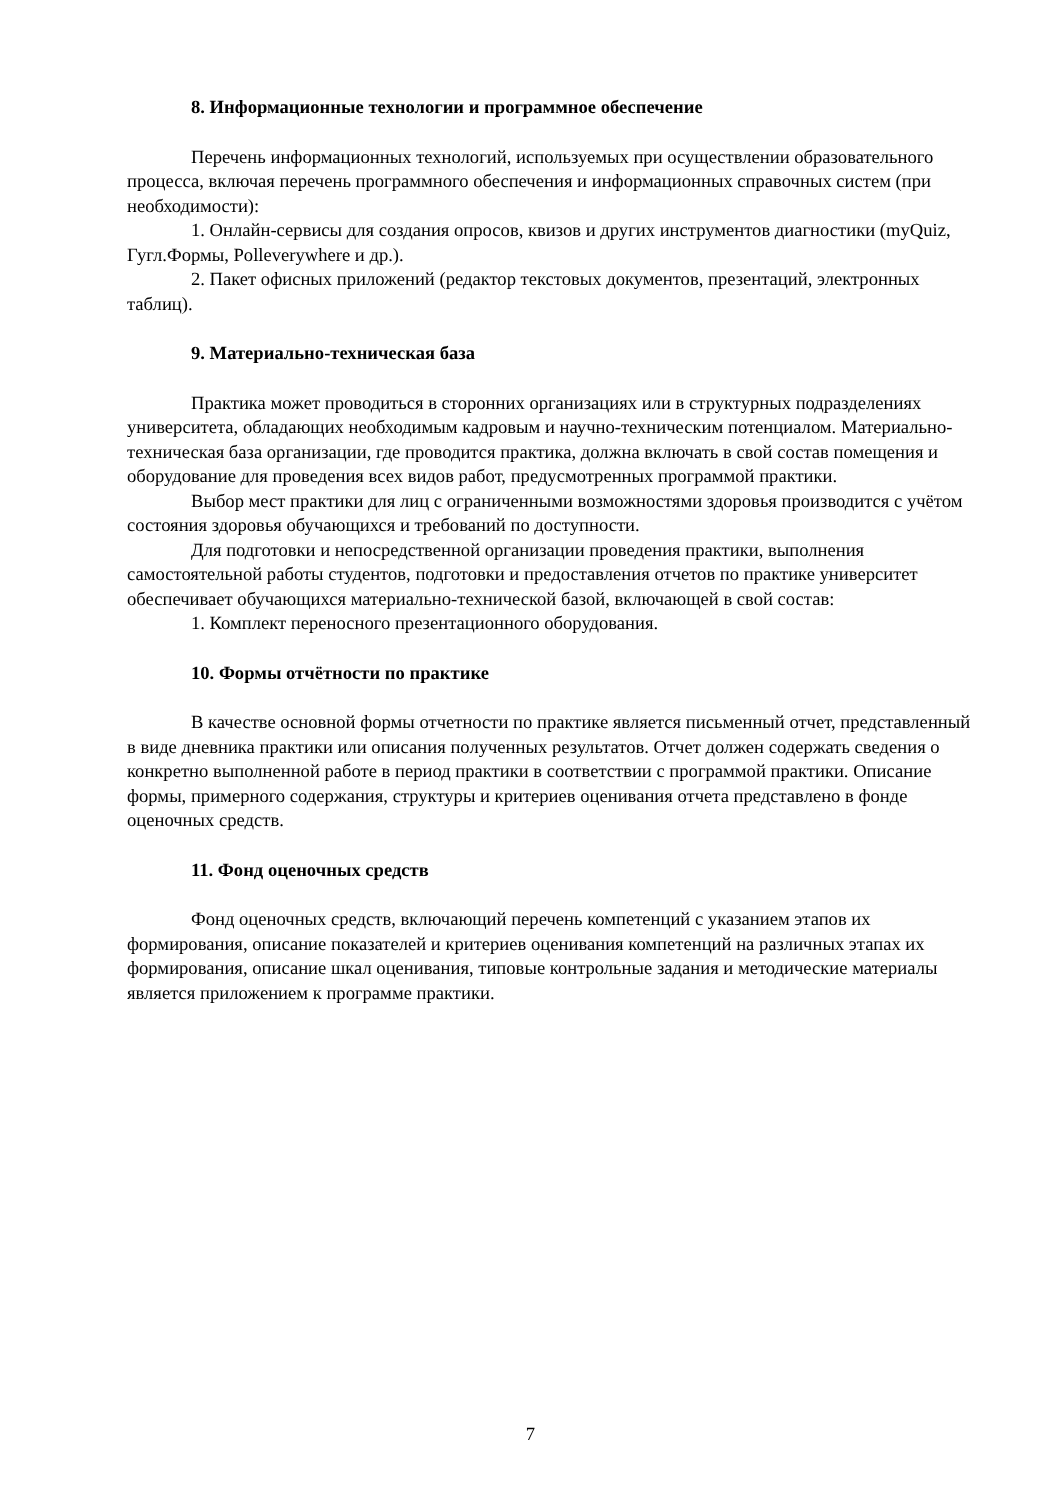8. Информационные технологии и программное обеспечение
Перечень информационных технологий, используемых при осуществлении образовательного процесса, включая перечень программного обеспечения и информационных справочных систем (при необходимости):
1. Онлайн-сервисы для создания опросов, квизов и других инструментов диагностики (myQuiz, Гугл.Формы, Polleverywhere и др.).
2. Пакет офисных приложений (редактор текстовых документов, презентаций, электронных таблиц).
9. Материально-техническая база
Практика может проводиться в сторонних организациях или в структурных подразделениях университета, обладающих необходимым кадровым и научно-техническим потенциалом. Материально-техническая база организации, где проводится практика, должна включать в свой состав помещения и оборудование для проведения всех видов работ, предусмотренных программой практики.
Выбор мест практики для лиц с ограниченными возможностями здоровья производится с учётом состояния здоровья обучающихся и требований по доступности.
Для подготовки и непосредственной организации проведения практики, выполнения самостоятельной работы студентов, подготовки и предоставления отчетов по практике университет обеспечивает обучающихся материально-технической базой, включающей в свой состав:
1. Комплект переносного презентационного оборудования.
10. Формы отчётности по практике
В качестве основной формы отчетности по практике является письменный отчет, представленный в виде дневника практики или описания полученных результатов. Отчет должен содержать сведения о конкретно выполненной работе в период практики в соответствии с программой практики. Описание формы, примерного содержания, структуры и критериев оценивания отчета представлено в фонде оценочных средств.
11. Фонд оценочных средств
Фонд оценочных средств, включающий перечень компетенций с указанием этапов их формирования, описание показателей и критериев оценивания компетенций на различных этапах их формирования, описание шкал оценивания, типовые контрольные задания и методические материалы является приложением к программе практики.
7